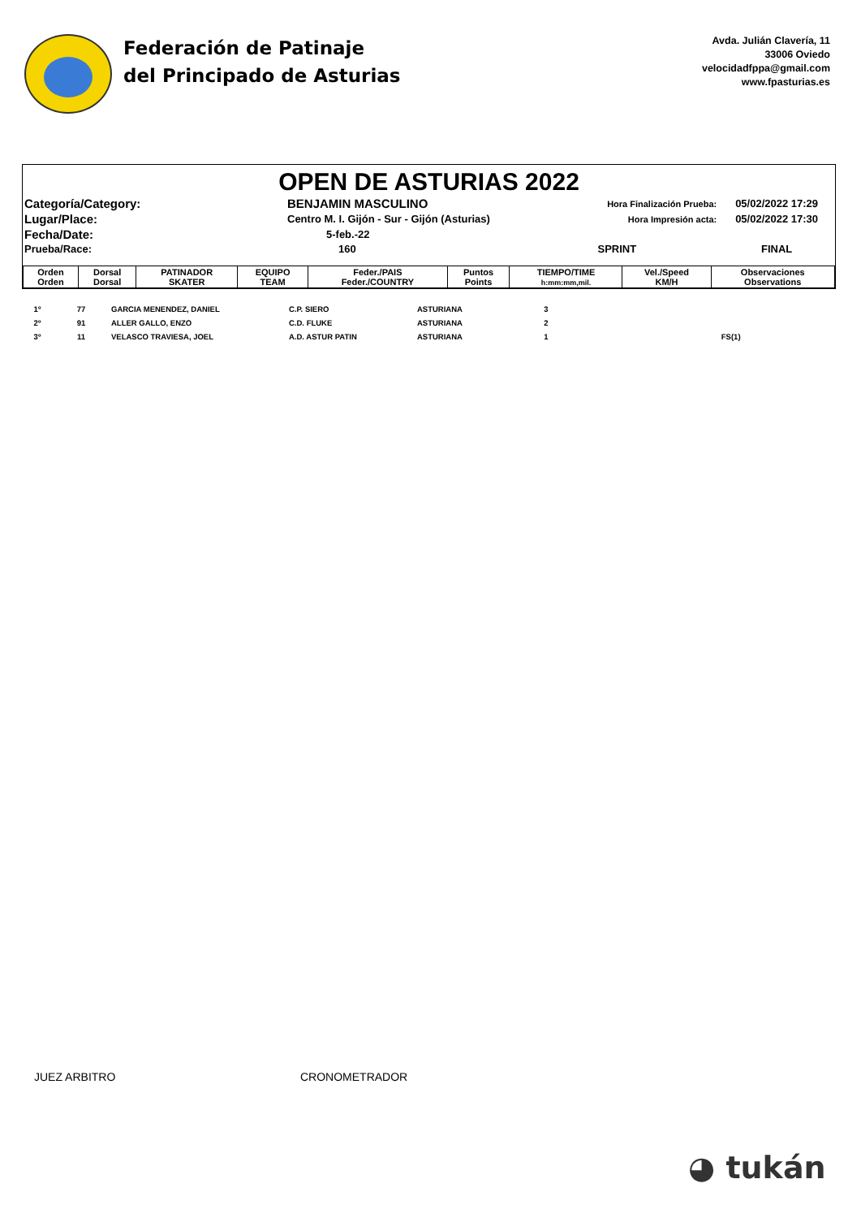Federación de Patinaje
del Principado de Asturias
Avda. Julián Clavería, 11
33006 Oviedo
velocidadfppa@gmail.com
www.fpasturias.es
OPEN DE ASTURIAS 2022
| Categoría/Category: | BENJAMIN MASCULINO | Hora Finalización Prueba: | 05/02/2022 17:29 |
| Lugar/Place: | Centro M. I. Gijón - Sur - Gijón (Asturias) | Hora Impresión acta: | 05/02/2022 17:30 |
| Fecha/Date: | 5-feb.-22 | | |
| Prueba/Race: | 160 | SPRINT | FINAL |
| Orden Orden | Dorsal Dorsal | PATINADOR SKATER | EQUIPO TEAM | Feder./PAIS Feder./COUNTRY | Puntos Points | TIEMPO/TIME h:mm:mm,mil. | Vel./Speed KM/H | Observaciones Observations |
| --- | --- | --- | --- | --- | --- | --- | --- | --- |
| 1º | 77 | GARCIA MENENDEZ, DANIEL | C.P. SIERO | ASTURIANA | 3 | | | |
| 2º | 91 | ALLER GALLO, ENZO | C.D. FLUKE | ASTURIANA | 2 | | | |
| 3º | 11 | VELASCO TRAVIESA, JOEL | A.D. ASTUR PATIN | ASTURIANA | 1 | | | FS(1) |
JUEZ ARBITRO CRONOMETRADOR
◕ tukán